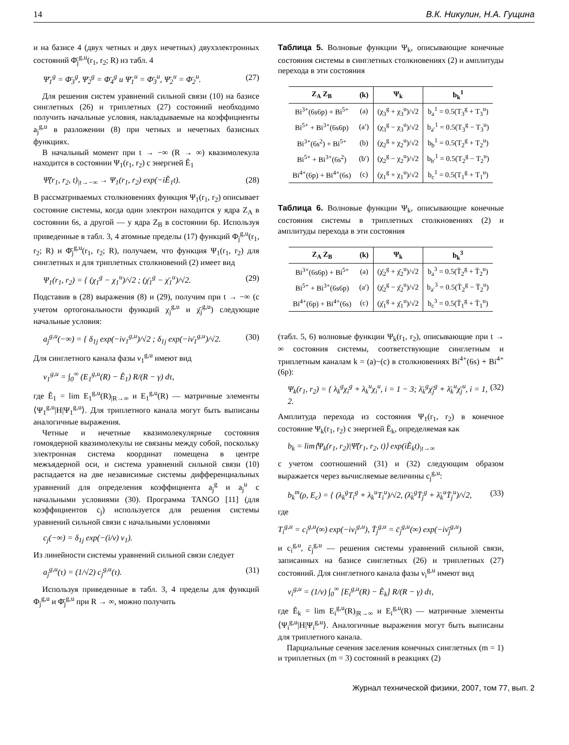14 В.К. Никулин, Н.А. Гущина
и на базисе 4 (двух четных и двух нечетных) двухэлектронных состояний Φ̄<sub>j</sub><sup>g,u</sup>(r<sub>1</sub>, r<sub>2</sub>; R) из табл. 4
Ψ̄<sub>1</sub><sup>g</sup> = Φ̄<sub>3</sub><sup>g</sup>, Ψ̄<sub>2</sub><sup>g</sup> = Φ̄<sub>4</sub><sup>g</sup> и Ψ̄<sub>1</sub><sup>u</sup> = Φ̄<sub>3</sub><sup>u</sup>, Ψ̄<sub>2</sub><sup>u</sup> = Φ̄<sub>2</sub><sup>u</sup>. (27)
Для решения систем уравнений сильной связи (10) на базисе синглетных (26) и триплетных (27) состояний необходимо получить начальные условия, накладываемые на коэффициенты a<sub>j</sub><sup>g,u</sup> в разложении (8) при четных и нечетных базисных функциях.
В начальный момент при t → −∞ (R → ∞) квазимолекула находится в состоянии Ψ<sub>1</sub>(r<sub>1</sub>, r<sub>2</sub>) с энергией Ẽ<sub>1</sub>
Ψ̃(r<sub>1</sub>, r<sub>2</sub>, t)<sub>|t→−∞</sub> → Ψ<sub>1</sub>(r<sub>1</sub>, r<sub>2</sub>) exp(−iẼ<sub>1</sub>t). (28)
В рассматриваемых столкновениях функция Ψ<sub>1</sub>(r<sub>1</sub>, r<sub>2</sub>) описывает состояние системы, когда один электрон находится у ядра Z<sub>A</sub> в состоянии 6s, а другой — у ядра Z<sub>B</sub> в состоянии 6p. Используя приведенные в табл. 3, 4 атомные пределы (17) функций Φ<sub>j</sub><sup>g,u</sup>(r<sub>1</sub>, r<sub>2</sub>; R) и Φ̄<sub>j</sub><sup>g,u</sup>(r<sub>1</sub>, r<sub>2</sub>; R), получаем, что функция Ψ<sub>1</sub>(r<sub>1</sub>, r<sub>2</sub>) для синглетных и для триплетных столкновений (2) имеет вид
Ψ<sub>1</sub>(r<sub>1</sub>, r<sub>2</sub>) = { (χ<sub>1</sub><sup>g</sup> − χ<sub>1</sub><sup>u</sup>)/√2 ; (χ̄<sub>1</sub><sup>g</sup> − χ̄<sub>1</sub><sup>u</sup>)/√2. (29)
Подставив в (28) выражения (8) и (29), получим при t → −∞ (с учетом ортогональности функций χ<sub>j</sub><sup>g,u</sup> и χ̄<sub>j</sub><sup>g,u</sup>) следующие начальные условия:
a<sub>j</sub><sup>g,u</sup>(−∞) = { δ<sub>1j</sub> exp(−iν<sub>1</sub><sup>g,u</sup>)/√2 ; δ<sub>1j</sub> exp(−iν̄<sub>1</sub><sup>g,u</sup>)/√2. (30)
Для синглетного канала фазы ν<sub>1</sub><sup>g,u</sup> имеют вид
ν<sub>1</sub><sup>g,u</sup> = ∫<sub>0</sub><sup>∞</sup> (E<sub>1</sub><sup>g,u</sup>(R) − Ẽ<sub>1</sub>) R/(R − γ) dτ,
где Ẽ<sub>1</sub> = lim E<sub>1</sub><sup>g,u</sup>(R)<sub>|R→∞</sub> и E<sub>1</sub><sup>g,u</sup>(R) — матричные элементы ⟨Ψ<sub>1</sub><sup>g,u</sup>|H|Ψ<sub>1</sub><sup>g,u</sup>⟩. Для триплетного канала могут быть выписаны аналогичные выражения.
Четные и нечетные квазимолекулярные состояния гомоядерной квазимолекулы не связаны между собой, поскольку электронная система координат помещена в центре межъядерной оси, и система уравнений сильной связи (10) распадается на две независимые системы дифференциальных уравнений для определения коэффициента a<sub>j</sub><sup>g</sup> и a<sub>j</sub><sup>u</sup> с начальными условиями (30). Программа TANGO [11] (для коэффициентов c<sub>j</sub>) используется для решения системы уравнений сильной связи с начальными условиями
c<sub>j</sub>(−∞) = δ<sub>1j</sub> exp(−(i/v) ν<sub>1</sub>).
Из линейности системы уравнений сильной связи следует
a<sub>j</sub><sup>g,u</sup>(τ) = (1/√2) c<sub>j</sub><sup>g,u</sup>(τ). (31)
Используя приведенные в табл. 3, 4 пределы для функций Φ<sub>j</sub><sup>g,u</sup> и Φ̄<sub>j</sub><sup>g,u</sup> при R → ∞, можно получить
Таблица 5. Волновые функции Ψ<sub>k</sub>, описывающие конечные состояния системы в синглетных столкновениях (2) и амплитуды перехода в эти состояния
| Z<sub>A</sub> Z<sub>B</sub> | (k) | Ψ<sub>k</sub> | b<sub>k</sub><sup>1</sup> |
| --- | --- | --- | --- |
| Bi<sup>3+</sup>(6s6p) + Bi<sup>5+</sup> | (a) | (χ<sub>3</sub><sup>g</sup> + χ<sub>3</sub><sup>u</sup>)/√2 | b<sub>a</sub><sup>1</sup> = 0.5(T<sub>3</sub><sup>g</sup> + T<sub>3</sub><sup>u</sup>) |
| Bi<sup>5+</sup> + Bi<sup>3+</sup>(6s6p) | (a′) | (χ<sub>3</sub><sup>g</sup> − χ<sub>3</sub><sup>u</sup>)/√2 | b<sub>a′</sub><sup>1</sup> = 0.5(T<sub>3</sub><sup>g</sup> − T<sub>3</sub><sup>u</sup>) |
| Bi<sup>3+</sup>(6s<sup>2</sup>) + Bi<sup>5+</sup> | (b) | (χ<sub>2</sub><sup>g</sup> + χ<sub>2</sub><sup>u</sup>)/√2 | b<sub>b</sub><sup>1</sup> = 0.5(T<sub>2</sub><sup>g</sup> + T<sub>2</sub><sup>u</sup>) |
| Bi<sup>5+</sup> + Bi<sup>3+</sup>(6s<sup>2</sup>) | (b′) | (χ<sub>2</sub><sup>g</sup> − χ<sub>2</sub><sup>u</sup>)/√2 | b<sub>b′</sub><sup>1</sup> = 0.5(T<sub>2</sub><sup>g</sup> − T<sub>2</sub><sup>u</sup>) |
| Bi<sup>4+</sup>(6p) + Bi<sup>4+</sup>(6s) | (c) | (χ<sub>1</sub><sup>g</sup> + χ<sub>1</sub><sup>u</sup>)/√2 | b<sub>c</sub><sup>1</sup> = 0.5(T<sub>1</sub><sup>g</sup> + T<sub>1</sub><sup>u</sup>) |
Таблица 6. Волновые функции Ψ<sub>k</sub>, описывающие конечные состояния системы в триплетных столкновениях (2) и амплитуды перехода в эти состояния
| Z<sub>A</sub> Z<sub>B</sub> | (k) | Ψ<sub>k</sub> | b<sub>k</sub><sup>3</sup> |
| --- | --- | --- | --- |
| Bi<sup>3+</sup>(6s6p) + Bi<sup>5+</sup> | (a) | (χ̄<sub>2</sub><sup>g</sup> + χ̄<sub>2</sub><sup>u</sup>)/√2 | b<sub>a</sub><sup>3</sup> = 0.5(T̄<sub>2</sub><sup>g</sup> + T̄<sub>2</sub><sup>u</sup>) |
| Bi<sup>5+</sup> + Bi<sup>3+</sup>(6s6p) | (a′) | (χ̄<sub>2</sub><sup>g</sup> − χ̄<sub>2</sub><sup>u</sup>)/√2 | b<sub>a′</sub><sup>3</sup> = 0.5(T̄<sub>2</sub><sup>g</sup> − T̄<sub>2</sub><sup>u</sup>) |
| Bi<sup>4+</sup>(6p) + Bi<sup>4+</sup>(6s) | (c) | (χ̄<sub>1</sub><sup>g</sup> + χ̄<sub>1</sub><sup>u</sup>)/√2 | b<sub>c</sub><sup>3</sup> = 0.5(T̄<sub>1</sub><sup>g</sup> + T̄<sub>1</sub><sup>u</sup>) |
(табл. 5, 6) волновые функции Ψ<sub>k</sub>(r<sub>1</sub>, r<sub>2</sub>), описывающие при t → ∞ состояния системы, соответствующие синглетным и триплетным каналам k = (a)−(c) в столкновениях Bi<sup>4+</sup>(6s) + Bi<sup>4+</sup>(6p):
Ψ<sub>k</sub>(r<sub>1</sub>, r<sub>2</sub>) = { λ<sub>k</sub><sup>g</sup>χ<sub>i</sub><sup>g</sup> + λ<sub>k</sub><sup>u</sup>χ<sub>i</sub><sup>u</sup>, i = 1 − 3; λ̄<sub>k</sub><sup>g</sup>χ̄<sub>j</sub><sup>g</sup> + λ̄<sub>k</sub><sup>u</sup>χ̄<sub>j</sub><sup>u</sup>, i = 1, 2. (32)
Амплитуда перехода из состояния Ψ<sub>1</sub>(r<sub>1</sub>, r<sub>2</sub>) в конечное состояние Ψ<sub>k</sub>(r<sub>1</sub>, r<sub>2</sub>) с энергией Ẽ<sub>k</sub>, определяемая как
b<sub>k</sub> = lim⟨Ψ<sub>k</sub>(r<sub>1</sub>, r<sub>2</sub>)|Ψ̃(r<sub>1</sub>, r<sub>2</sub>, t)⟩ exp(iẼ<sub>k</sub>t)<sub>|t→∞</sub>
с учетом соотношений (31) и (32) следующим образом выражается через вычисляемые величины c<sub>j</sub><sup>g,u</sup>:
b<sub>k</sub><sup>m</sup>(ρ, E<sub>c</sub>) = { (λ<sub>k</sub><sup>g</sup>T<sub>i</sub><sup>g</sup> + λ<sub>k</sub><sup>u</sup>T<sub>i</sub><sup>u</sup>)/√2, (λ̄<sub>k</sub><sup>g</sup>T̄<sub>j</sub><sup>g</sup> + λ̄<sub>k</sub><sup>u</sup>T̄<sub>j</sub><sup>u</sup>)/√2, (33)
где
T<sub>i</sub><sup>g,u</sup> = c<sub>i</sub><sup>g,u</sup>(∞) exp(−iν<sub>i</sub><sup>g,u</sup>), T̄<sub>j</sub><sup>g,u</sup> = c̄<sub>j</sub><sup>g,u</sup>(∞) exp(−iν̄<sub>j</sub><sup>g,u</sup>)
и c<sub>i</sub><sup>g,u</sup>, c̄<sub>j</sub><sup>g,u</sup> — решения системы уравнений сильной связи, записанных на базисе синглетных (26) и триплетных (27) состояний. Для синглетного канала фазы ν<sub>i</sub><sup>g,u</sup> имеют вид
ν<sub>i</sub><sup>g,u</sup> = (1/v) ∫<sub>0</sub><sup>∞</sup> [E<sub>i</sub><sup>g,u</sup>(R) − Ẽ<sub>k</sub>] R/(R − γ) dτ,
где Ẽ<sub>k</sub> = lim E<sub>i</sub><sup>g,u</sup>(R)<sub>|R→∞</sub> и E<sub>i</sub><sup>g,u</sup>(R) — матричные элементы ⟨Ψ<sub>i</sub><sup>g,u</sup>|H|Ψ<sub>i</sub><sup>g,u</sup>⟩. Аналогичные выражения могут быть выписаны для триплетного канала.
Парциальные сечения заселения конечных синглетных (m = 1) и триплетных (m = 3) состояний в реакциях (2)
Журнал технической физики, 2007, том 77, вып. 2